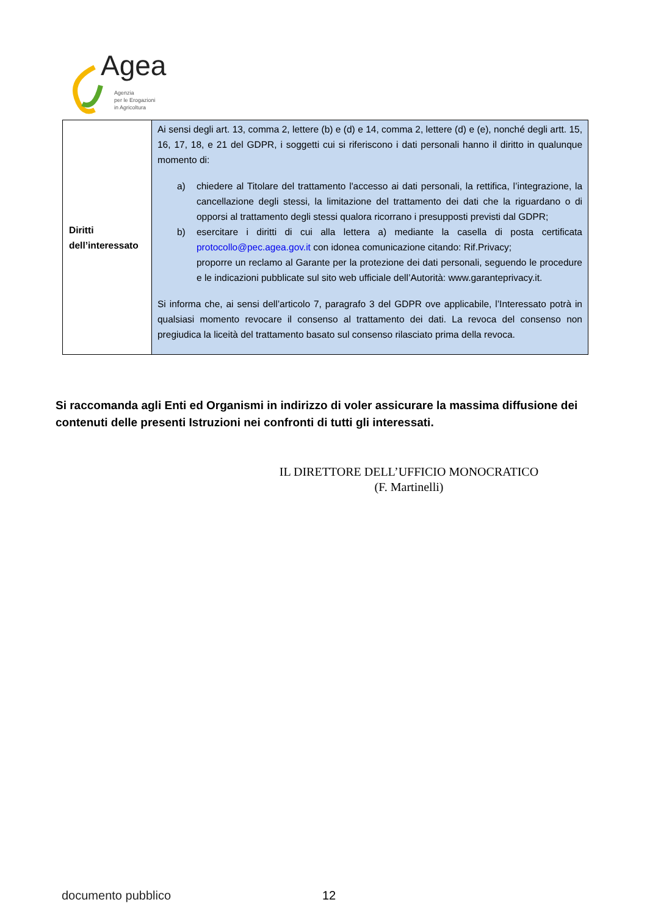Agea
Agenzia
per le Erogazioni
in Agricoltura
| Diritti dell’interessato | Ai sensi degli art. 13, comma 2, lettere (b) e (d) e 14, comma 2, lettere (d) e (e), nonché degli artt. 15, 16, 17, 18, e 21 del GDPR, i soggetti cui si riferiscono i dati personali hanno il diritto in qualunque momento di: a) chiedere al Titolare del trattamento l'accesso ai dati personali, la rettifica, l’integrazione, la cancellazione degli stessi, la limitazione del trattamento dei dati che la riguardano o di opporsi al trattamento degli stessi qualora ricorrano i presupposti previsti dal GDPR; b) esercitare i diritti di cui alla lettera a) mediante la casella di posta certificata protocollo@pec.agea.gov.it con idonea comunicazione citando: Rif.Privacy; proporre un reclamo al Garante per la protezione dei dati personali, seguendo le procedure e le indicazioni pubblicate sul sito web ufficiale dell’Autorità: www.garanteprivacy.it. Si informa che, ai sensi dell’articolo 7, paragrafo 3 del GDPR ove applicabile, l’Interessato potrà in qualsiasi momento revocare il consenso al trattamento dei dati. La revoca del consenso non pregiudica la liceità del trattamento basato sul consenso rilasciato prima della revoca. |
Si raccomanda agli Enti ed Organismi in indirizzo di voler assicurare la massima diffusione dei contenuti delle presenti Istruzioni nei confronti di tutti gli interessati.
IL DIRETTORE DELL’UFFICIO MONOCRATICO
(F. Martinelli)
documento pubblico 12